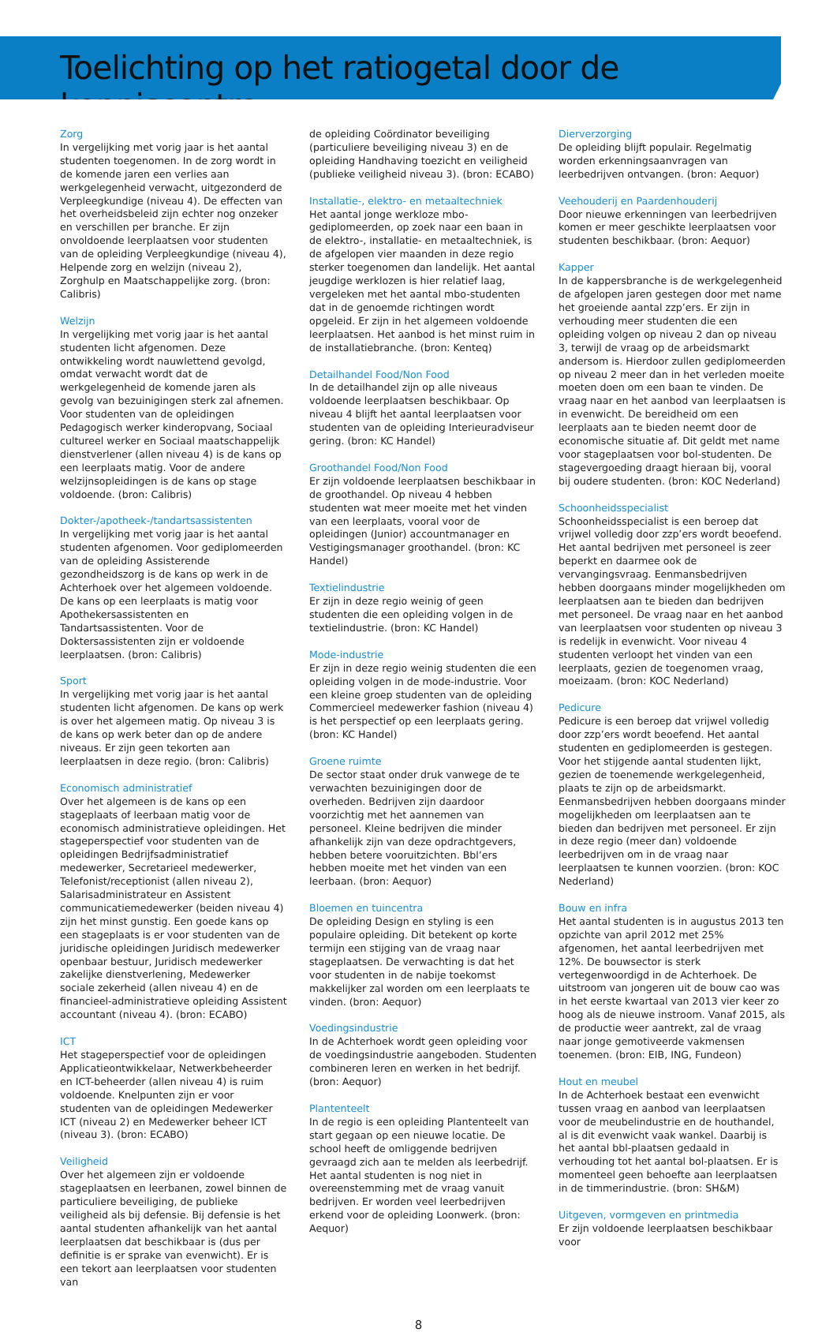Toelichting op het ratiogetal door de kenniscentra
Zorg
In vergelijking met vorig jaar is het aantal studenten toegenomen. In de zorg wordt in de komende jaren een verlies aan werkgelegenheid verwacht, uitgezonderd de Verpleegkundige (niveau 4). De effecten van het overheidsbeleid zijn echter nog onzeker en verschillen per branche. Er zijn onvoldoende leerplaatsen voor studenten van de opleiding Verpleegkundige (niveau 4), Helpende zorg en welzijn (niveau 2), Zorghulp en Maatschappelijke zorg. (bron: Calibris)
Welzijn
In vergelijking met vorig jaar is het aantal studenten licht afgenomen. Deze ontwikkeling wordt nauwlettend gevolgd, omdat verwacht wordt dat de werkgelegenheid de komende jaren als gevolg van bezuinigingen sterk zal afnemen. Voor studenten van de opleidingen Pedagogisch werker kinderopvang, Sociaal cultureel werker en Sociaal maatschappelijk dienstverlener (allen niveau 4) is de kans op een leerplaats matig. Voor de andere welzijnsopleidingen is de kans op stage voldoende. (bron: Calibris)
Dokter-/apotheek-/tandartsassistenten
In vergelijking met vorig jaar is het aantal studenten afgenomen. Voor gediplomeerden van de opleiding Assisterende gezondheidszorg is de kans op werk in de Achterhoek over het algemeen voldoende. De kans op een leerplaats is matig voor Apothekersassistenten en Tandartsassistenten. Voor de Doktersassistenten zijn er voldoende leerplaatsen. (bron: Calibris)
Sport
In vergelijking met vorig jaar is het aantal studenten licht afgenomen. De kans op werk is over het algemeen matig. Op niveau 3 is de kans op werk beter dan op de andere niveaus. Er zijn geen tekorten aan leerplaatsen in deze regio. (bron: Calibris)
Economisch administratief
Over het algemeen is de kans op een stageplaats of leerbaan matig voor de economisch administratieve opleidingen. Het stageperspectief voor studenten van de opleidingen Bedrijfsadministratief medewerker, Secretarieel medewerker, Telefonist/receptionist (allen niveau 2), Salarisadministrateur en Assistent communicatiemedewerker (beiden niveau 4) zijn het minst gunstig. Een goede kans op een stageplaats is er voor studenten van de juridische opleidingen Juridisch medewerker openbaar bestuur, Juridisch medewerker zakelijke dienstverlening, Medewerker sociale zekerheid (allen niveau 4) en de financieel-administratieve opleiding Assistent accountant (niveau 4). (bron: ECABO)
ICT
Het stageperspectief voor de opleidingen Applicatieontwikkelaar, Netwerkbeheerder en ICT-beheerder (allen niveau 4) is ruim voldoende. Knelpunten zijn er voor studenten van de opleidingen Medewerker ICT (niveau 2) en Medewerker beheer ICT (niveau 3). (bron: ECABO)
Veiligheid
Over het algemeen zijn er voldoende stageplaatsen en leerbanen, zowel binnen de particuliere beveiliging, de publieke veiligheid als bij defensie. Bij defensie is het aantal studenten afhankelijk van het aantal leerplaatsen dat beschikbaar is (dus per definitie is er sprake van evenwicht). Er is een tekort aan leerplaatsen voor studenten van
de opleiding Coördinator beveiliging (particuliere beveiliging niveau 3) en de opleiding Handhaving toezicht en veiligheid (publieke veiligheid niveau 3). (bron: ECABO)
Installatie-, elektro- en metaaltechniek
Het aantal jonge werkloze mbo-gediplomeerden, op zoek naar een baan in de elektro-, installatie- en metaaltechniek, is de afgelopen vier maanden in deze regio sterker toegenomen dan landelijk. Het aantal jeugdige werklozen is hier relatief laag, vergeleken met het aantal mbo-studenten dat in de genoemde richtingen wordt opgeleid. Er zijn in het algemeen voldoende leerplaatsen. Het aanbod is het minst ruim in de installatiebranche. (bron: Kenteq)
Detailhandel Food/Non Food
In de detailhandel zijn op alle niveaus voldoende leerplaatsen beschikbaar. Op niveau 4 blijft het aantal leerplaatsen voor studenten van de opleiding Interieuradviseur gering. (bron: KC Handel)
Groothandel Food/Non Food
Er zijn voldoende leerplaatsen beschikbaar in de groothandel. Op niveau 4 hebben studenten wat meer moeite met het vinden van een leerplaats, vooral voor de opleidingen (Junior) accountmanager en Vestigingsmanager groothandel. (bron: KC Handel)
Textielindustrie
Er zijn in deze regio weinig of geen studenten die een opleiding volgen in de textielindustrie. (bron: KC Handel)
Mode-industrie
Er zijn in deze regio weinig studenten die een opleiding volgen in de mode-industrie. Voor een kleine groep studenten van de opleiding Commercieel medewerker fashion (niveau 4) is het perspectief op een leerplaats gering. (bron: KC Handel)
Groene ruimte
De sector staat onder druk vanwege de te verwachten bezuinigingen door de overheden. Bedrijven zijn daardoor voorzichtig met het aannemen van personeel. Kleine bedrijven die minder afhankelijk zijn van deze opdrachtgevers, hebben betere vooruitzichten. Bbl’ers hebben moeite met het vinden van een leerbaan. (bron: Aequor)
Bloemen en tuincentra
De opleiding Design en styling is een populaire opleiding. Dit betekent op korte termijn een stijging van de vraag naar stageplaatsen. De verwachting is dat het voor studenten in de nabije toekomst makkelijker zal worden om een leerplaats te vinden. (bron: Aequor)
Voedingsindustrie
In de Achterhoek wordt geen opleiding voor de voedingsindustrie aangeboden. Studenten combineren leren en werken in het bedrijf. (bron: Aequor)
Plantenteelt
In de regio is een opleiding Plantenteelt van start gegaan op een nieuwe locatie. De school heeft de omliggende bedrijven gevraagd zich aan te melden als leerbedrijf. Het aantal studenten is nog niet in overeenstemming met de vraag vanuit bedrijven. Er worden veel leerbedrijven erkend voor de opleiding Loonwerk. (bron: Aequor)
Dierverzorging
De opleiding blijft populair. Regelmatig worden erkenningsaanvragen van leerbedrijven ontvangen. (bron: Aequor)
Veehouderij en Paardenhouderij
Door nieuwe erkenningen van leerbedrijven komen er meer geschikte leerplaatsen voor studenten beschikbaar. (bron: Aequor)
Kapper
In de kappersbranche is de werkgelegenheid de afgelopen jaren gestegen door met name het groeiende aantal zzp’ers. Er zijn in verhouding meer studenten die een opleiding volgen op niveau 2 dan op niveau 3, terwijl de vraag op de arbeidsmarkt andersom is. Hierdoor zullen gediplomeerden op niveau 2 meer dan in het verleden moeite moeten doen om een baan te vinden. De vraag naar en het aanbod van leerplaatsen is in evenwicht. De bereidheid om een leerplaats aan te bieden neemt door de economische situatie af. Dit geldt met name voor stageplaatsen voor bol-studenten. De stagevergoeding draagt hieraan bij, vooral bij oudere studenten. (bron: KOC Nederland)
Schoonheidsspecialist
Schoonheidsspecialist is een beroep dat vrijwel volledig door zzp’ers wordt beoefend. Het aantal bedrijven met personeel is zeer beperkt en daarmee ook de vervangingsvraag. Eenmansbedrijven hebben doorgaans minder mogelijkheden om leerplaatsen aan te bieden dan bedrijven met personeel. De vraag naar en het aanbod van leerplaatsen voor studenten op niveau 3 is redelijk in evenwicht. Voor niveau 4 studenten verloopt het vinden van een leerplaats, gezien de toegenomen vraag, moeizaam. (bron: KOC Nederland)
Pedicure
Pedicure is een beroep dat vrijwel volledig door zzp’ers wordt beoefend. Het aantal studenten en gediplomeerden is gestegen. Voor het stijgende aantal studenten lijkt, gezien de toenemende werkgelegenheid, plaats te zijn op de arbeidsmarkt. Eenmansbedrijven hebben doorgaans minder mogelijkheden om leerplaatsen aan te bieden dan bedrijven met personeel. Er zijn in deze regio (meer dan) voldoende leerbedrijven om in de vraag naar leerplaatsen te kunnen voorzien. (bron: KOC Nederland)
Bouw en infra
Het aantal studenten is in augustus 2013 ten opzichte van april 2012 met 25% afgenomen, het aantal leerbedrijven met 12%. De bouwsector is sterk vertegenwoordigd in de Achterhoek. De uitstroom van jongeren uit de bouw cao was in het eerste kwartaal van 2013 vier keer zo hoog als de nieuwe instroom. Vanaf 2015, als de productie weer aantrekt, zal de vraag naar jonge gemotiveerde vakmensen toenemen. (bron: EIB, ING, Fundeon)
Hout en meubel
In de Achterhoek bestaat een evenwicht tussen vraag en aanbod van leerplaatsen voor de meubelindustrie en de houthandel, al is dit evenwicht vaak wankel. Daarbij is het aantal bbl-plaatsen gedaald in verhouding tot het aantal bol-plaatsen. Er is momenteel geen behoefte aan leerplaatsen in de timmerindustrie. (bron: SH&M)
Uitgeven, vormgeven en printmedia
Er zijn voldoende leerplaatsen beschikbaar voor
8